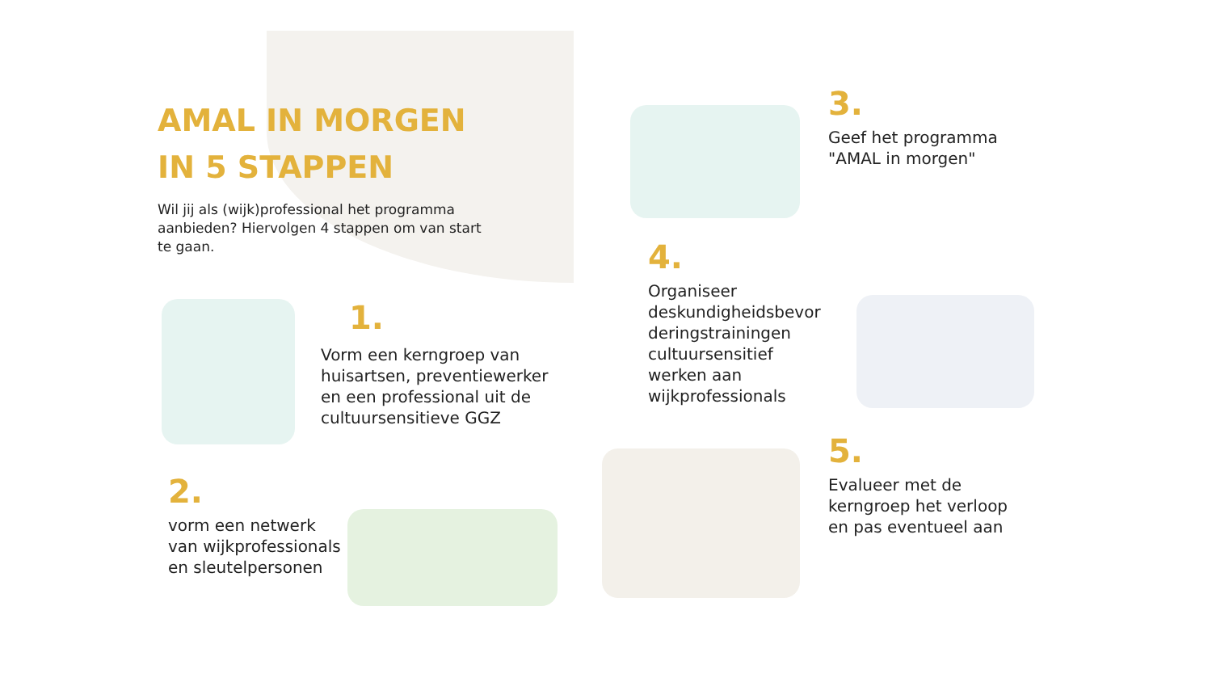AMAL IN MORGEN
IN 5 STAPPEN
Wil jij als (wijk)professional het programma aanbieden? Hiervolgen 4 stappen om van start te gaan.
1.
Vorm een kerngroep van huisartsen, preventiewerker en een professional uit de cultuursensitieve GGZ
2.
vorm een netwerk van wijkprofessionals en sleutelpersonen
3.
Geef het programma "AMAL in morgen"
4.
Organiseer deskundigheidsbevor deringstrainingen cultuursensitief werken aan wijkprofessionals
5.
Evalueer met de kerngroep het verloop en pas eventueel aan